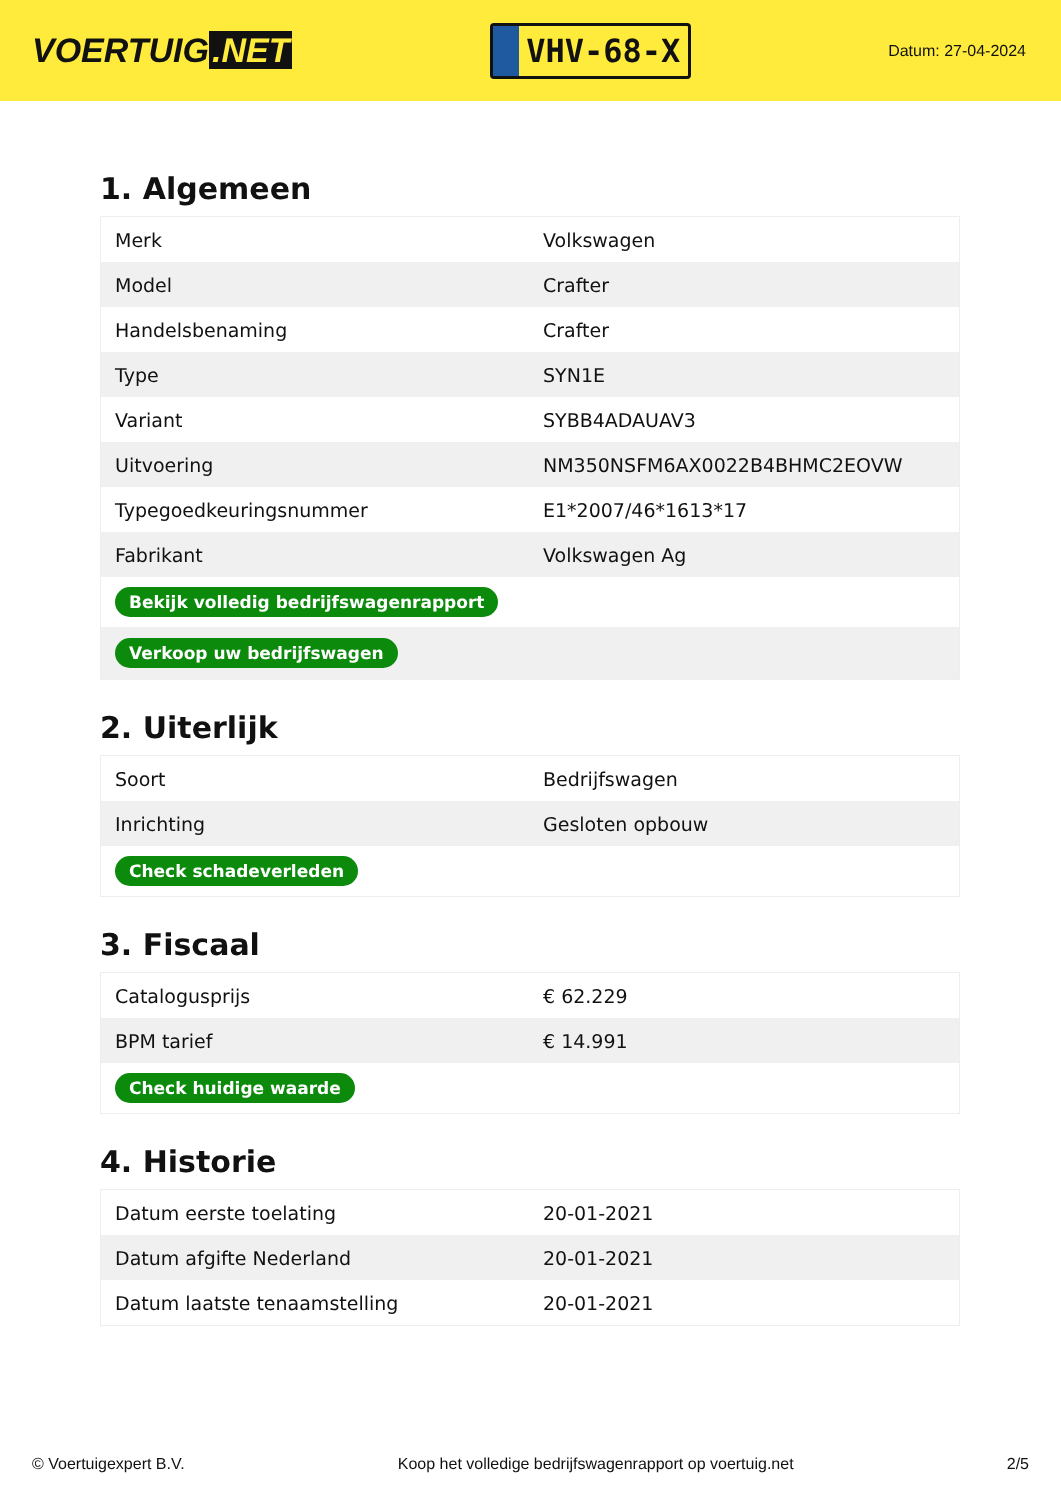VOERTUIG.NET
VHV-68-X
Datum: 27-04-2024
1. Algemeen
| Merk | Volkswagen |
| Model | Crafter |
| Handelsbenaming | Crafter |
| Type | SYN1E |
| Variant | SYBB4ADAUAV3 |
| Uitvoering | NM350NSFM6AX0022B4BHMC2EOVW |
| Typegoedkeuringsnummer | E1*2007/46*1613*17 |
| Fabrikant | Volkswagen Ag |
| Bekijk volledig bedrijfswagenrapport | |
| Verkoop uw bedrijfswagen | |
2. Uiterlijk
| Soort | Bedrijfswagen |
| Inrichting | Gesloten opbouw |
| Check schadeverleden | |
3. Fiscaal
| Catalogusprijs | € 62.229 |
| BPM tarief | € 14.991 |
| Check huidige waarde | |
4. Historie
| Datum eerste toelating | 20-01-2021 |
| Datum afgifte Nederland | 20-01-2021 |
| Datum laatste tenaamstelling | 20-01-2021 |
© Voertuigexpert B.V. Koop het volledige bedrijfswagenrapport op voertuig.net 2/5